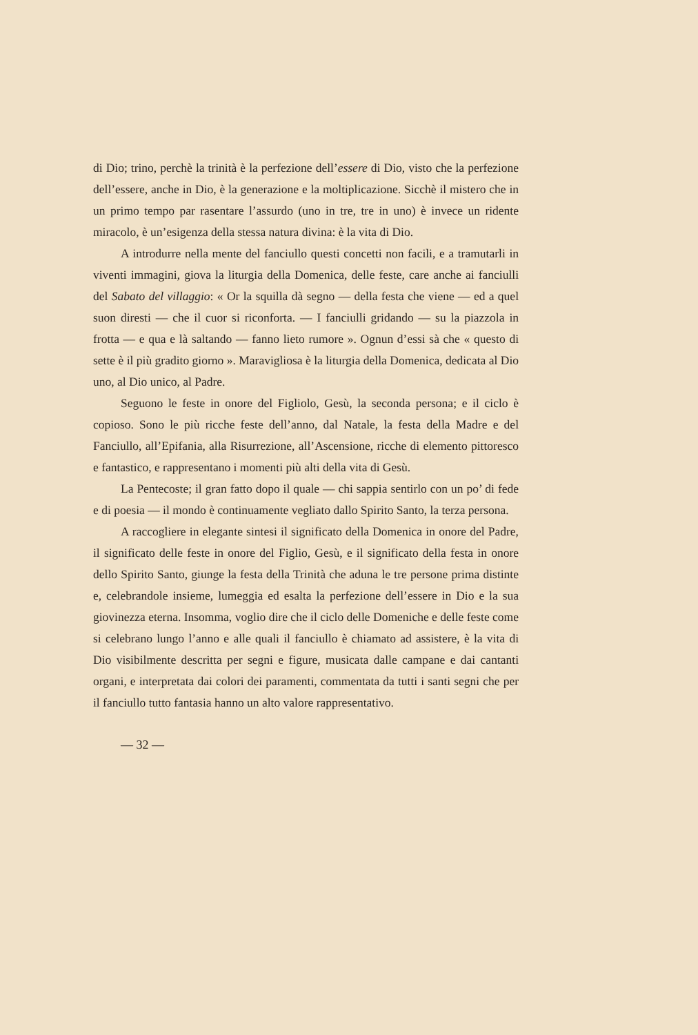di Dio; trino, perchè la trinità è la perfezione dell’essere di Dio, visto che la perfezione dell’essere, anche in Dio, è la generazione e la moltiplicazione. Sicchè il mistero che in un primo tempo par rasentare l’assurdo (uno in tre, tre in uno) è invece un ridente miracolo, è un’esigenza della stessa natura divina: è la vita di Dio.
A introdurre nella mente del fanciullo questi concetti non facili, e a tramutarli in viventi immagini, giova la liturgia della Domenica, delle feste, care anche ai fanciulli del Sabato del villaggio: « Or la squilla dà segno — della festa che viene — ed a quel suon diresti — che il cuor si riconforta. — I fanciulli gridando — su la piazzola in frotta — e qua e là saltando — fanno lieto rumore ». Ognun d’essi sà che « questo di sette è il più gradito giorno ». Maravigliosa è la liturgia della Domenica, dedicata al Dio uno, al Dio unico, al Padre.
Seguono le feste in onore del Figliolo, Gesù, la seconda persona; e il ciclo è copioso. Sono le più ricche feste dell’anno, dal Natale, la festa della Madre e del Fanciullo, all’Epifania, alla Risurrezione, all’Ascensione, ricche di elemento pittoresco e fantastico, e rappresentano i momenti più alti della vita di Gesù.
La Pentecoste; il gran fatto dopo il quale — chi sappia sentirlo con un po’ di fede e di poesia — il mondo è continuamente vegliato dallo Spirito Santo, la terza persona.
A raccogliere in elegante sintesi il significato della Domenica in onore del Padre, il significato delle feste in onore del Figlio, Gesù, e il significato della festa in onore dello Spirito Santo, giunge la festa della Trinità che aduna le tre persone prima distinte e, celebrandole insieme, lumeggia ed esalta la perfezione dell’essere in Dio e la sua giovinezza eterna. Insomma, voglio dire che il ciclo delle Domeniche e delle feste come si celebrano lungo l’anno e alle quali il fanciullo è chiamato ad assistere, è la vita di Dio visibilmente descritta per segni e figure, musicata dalle campane e dai cantanti organi, e interpretata dai colori dei paramenti, commentata da tutti i santi segni che per il fanciullo tutto fantasia hanno un alto valore rappresentativo.
— 32 —